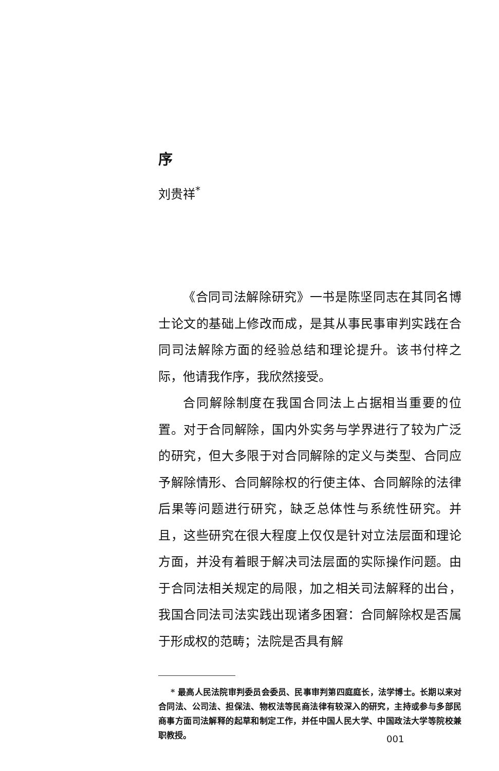序
刘贵祥<sup>*</sup>
《合同司法解除研究》一书是陈坚同志在其同名博士论文的基础上修改而成，是其从事民事审判实践在合同司法解除方面的经验总结和理论提升。该书付梓之际，他请我作序，我欣然接受。
合同解除制度在我国合同法上占据相当重要的位置。对于合同解除，国内外实务与学界进行了较为广泛的研究，但大多限于对合同解除的定义与类型、合同应予解除情形、合同解除权的行使主体、合同解除的法律后果等问题进行研究，缺乏总体性与系统性研究。并且，这些研究在很大程度上仅仅是针对立法层面和理论方面，并没有着眼于解决司法层面的实际操作问题。由于合同法相关规定的局限，加之相关司法解释的出台，我国合同法司法实践出现诸多困窘：合同解除权是否属于形成权的范畴；法院是否具有解
* 最高人民法院审判委员会委员、民事审判第四庭庭长，法学博士。长期以来对合同法、公司法、担保法、物权法等民商法律有较深入的研究，主持或参与多部民商事方面司法解释的起草和制定工作，并任中国人民大学、中国政法大学等院校兼职教授。
001